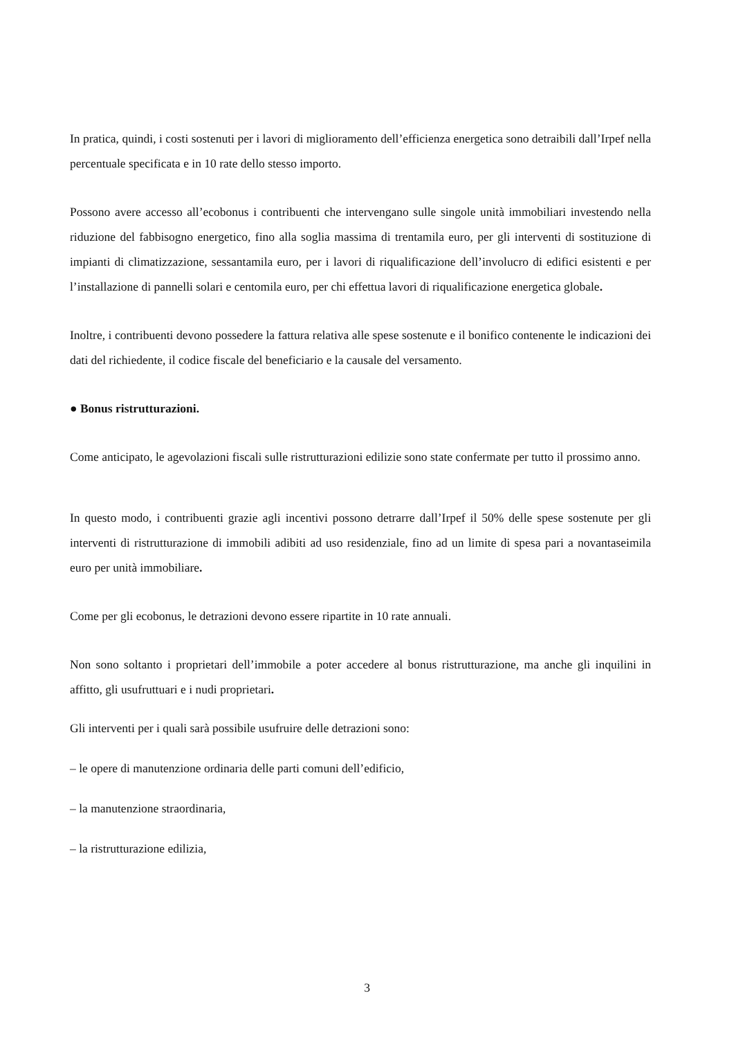In pratica, quindi, i costi sostenuti per i lavori di miglioramento dell’efficienza energetica sono detraibili dall’Irpef nella percentuale specificata e in 10 rate dello stesso importo.
Possono avere accesso all’ecobonus i contribuenti che intervengano sulle singole unità immobiliari investendo nella riduzione del fabbisogno energetico, fino alla soglia massima di trentamila euro, per gli interventi di sostituzione di impianti di climatizzazione, sessantamila euro, per i lavori di riqualificazione dell’involucro di edifici esistenti e per l’installazione di pannelli solari e centomila euro, per chi effettua lavori di riqualificazione energetica globale.
Inoltre, i contribuenti devono possedere la fattura relativa alle spese sostenute e il bonifico contenente le indicazioni dei dati del richiedente, il codice fiscale del beneficiario e la causale del versamento.
● Bonus ristrutturazioni.
Come anticipato, le agevolazioni fiscali sulle ristrutturazioni edilizie sono state confermate per tutto il prossimo anno.
In questo modo, i contribuenti grazie agli incentivi possono detrarre dall’Irpef il 50% delle spese sostenute per gli interventi di ristrutturazione di immobili adibiti ad uso residenziale, fino ad un limite di spesa pari a novantaseimila euro per unità immobiliare.
Come per gli ecobonus, le detrazioni devono essere ripartite in 10 rate annuali.
Non sono soltanto i proprietari dell’immobile a poter accedere al bonus ristrutturazione, ma anche gli inquilini in affitto, gli usufruttuari e i nudi proprietari.
Gli interventi per i quali sarà possibile usufruire delle detrazioni sono:
– le opere di manutenzione ordinaria delle parti comuni dell’edificio,
– la manutenzione straordinaria,
– la ristrutturazione edilizia,
3